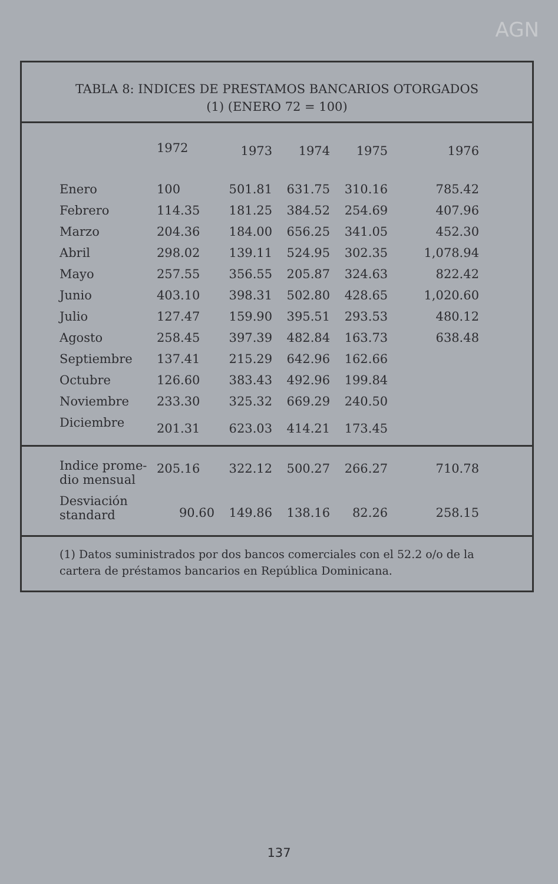AGN
TABLA 8: INDICES DE PRESTAMOS BANCARIOS OTORGADOS
(1) (ENERO 72 = 100)
| | 1972 | 1973 | 1974 | 1975 | 1976 |
| --- | --- | --- | --- | --- | --- |
| Enero | 100 | 501.81 | 631.75 | 310.16 | 785.42 |
| Febrero | 114.35 | 181.25 | 384.52 | 254.69 | 407.96 |
| Marzo | 204.36 | 184.00 | 656.25 | 341.05 | 452.30 |
| Abril | 298.02 | 139.11 | 524.95 | 302.35 | 1,078.94 |
| Mayo | 257.55 | 356.55 | 205.87 | 324.63 | 822.42 |
| Junio | 403.10 | 398.31 | 502.80 | 428.65 | 1,020.60 |
| Julio | 127.47 | 159.90 | 395.51 | 293.53 | 480.12 |
| Agosto | 258.45 | 397.39 | 482.84 | 163.73 | 638.48 |
| Septiembre | 137.41 | 215.29 | 642.96 | 162.66 | |
| Octubre | 126.60 | 383.43 | 492.96 | 199.84 | |
| Noviembre | 233.30 | 325.32 | 669.29 | 240.50 | |
| Diciembre | 201.31 | 623.03 | 414.21 | 173.45 | |
| Indice prome- dio mensual | 205.16 | 322.12 | 500.27 | 266.27 | 710.78 |
| Desviación standard | 90.60 | 149.86 | 138.16 | 82.26 | 258.15 |
(1) Datos suministrados por dos bancos comerciales con el 52.2 o/o de la cartera de préstamos bancarios en República Dominicana.
137